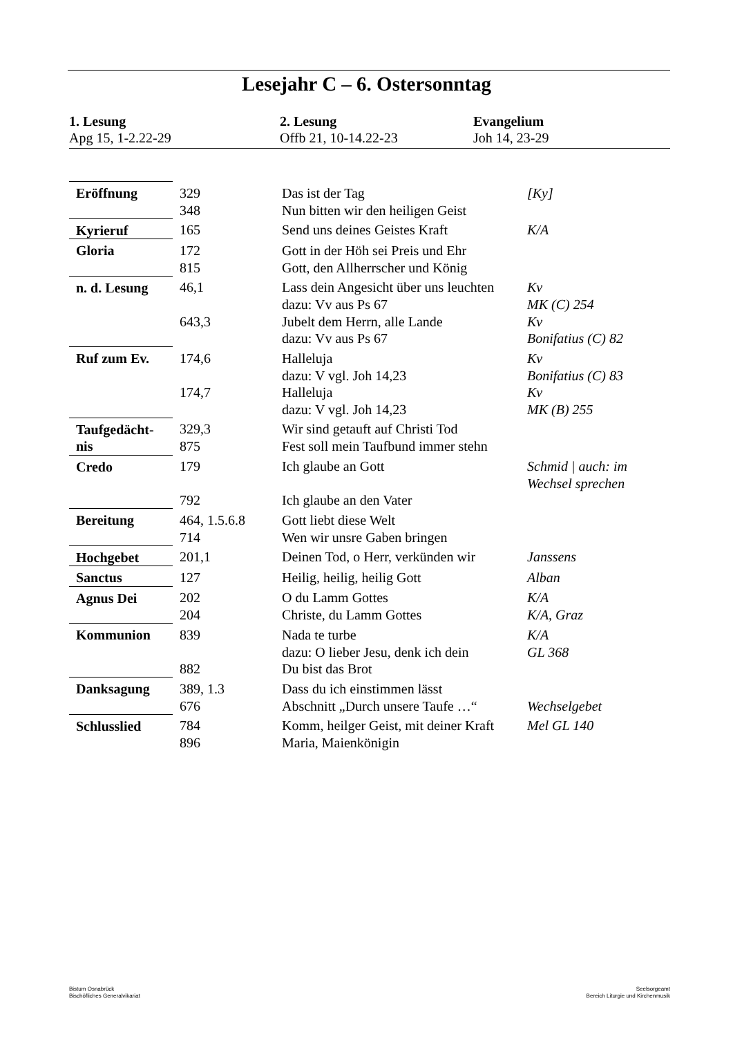Lesejahr C – 6. Ostersonntag
1. Lesung
Apg 15, 1-2.22-29
2. Lesung
Offb 21, 10-14.22-23
Evangelium
Joh 14, 23-29
| Eröffnung | 329 | Das ist der Tag | [Ky] |
| | 348 | Nun bitten wir den heiligen Geist | |
| Kyrieruf | 165 | Send uns deines Geistes Kraft | K/A |
| Gloria | 172 | Gott in der Höh sei Preis und Ehr | |
| | 815 | Gott, den Allherrscher und König | |
| n. d. Lesung | 46,1 | Lass dein Angesicht über uns leuchten | Kv |
| | | dazu: Vv aus Ps 67 | MK (C) 254 |
| | 643,3 | Jubelt dem Herrn, alle Lande | Kv |
| | | dazu: Vv aus Ps 67 | Bonifatius (C) 82 |
| Ruf zum Ev. | 174,6 | Halleluja | Kv |
| | | dazu: V vgl. Joh 14,23 | Bonifatius (C) 83 |
| | 174,7 | Halleluja | Kv |
| | | dazu: V vgl. Joh 14,23 | MK (B) 255 |
| Taufgedächt- | 329,3 | Wir sind getauft auf Christi Tod | |
| nis | 875 | Fest soll mein Taufbund immer stehn | |
| Credo | 179 | Ich glaube an Gott | Schmid / auch: im Wechsel sprechen |
| | 792 | Ich glaube an den Vater | |
| Bereitung | 464, 1.5.6.8 | Gott liebt diese Welt | |
| | 714 | Wen wir unsre Gaben bringen | |
| Hochgebet | 201,1 | Deinen Tod, o Herr, verkünden wir | Janssens |
| Sanctus | 127 | Heilig, heilig, heilig Gott | Alban |
| Agnus Dei | 202 | O du Lamm Gottes | K/A |
| | 204 | Christe, du Lamm Gottes | K/A, Graz |
| Kommunion | 839 | Nada te turbe | K/A |
| | | dazu: O lieber Jesu, denk ich dein | GL 368 |
| | 882 | Du bist das Brot | |
| Danksagung | 389, 1.3 | Dass du ich einstimmen lässt | |
| | 676 | Abschnitt „Durch unsere Taufe …“ | Wechselgebet |
| Schlusslied | 784 | Komm, heilger Geist, mit deiner Kraft | Mel GL 140 |
| | 896 | Maria, Maienkönigin | |
Bistum Osnabrück
Bischöfliches Generalvikariat
Seelsorgeamt
Bereich Liturgie und Kirchenmusik